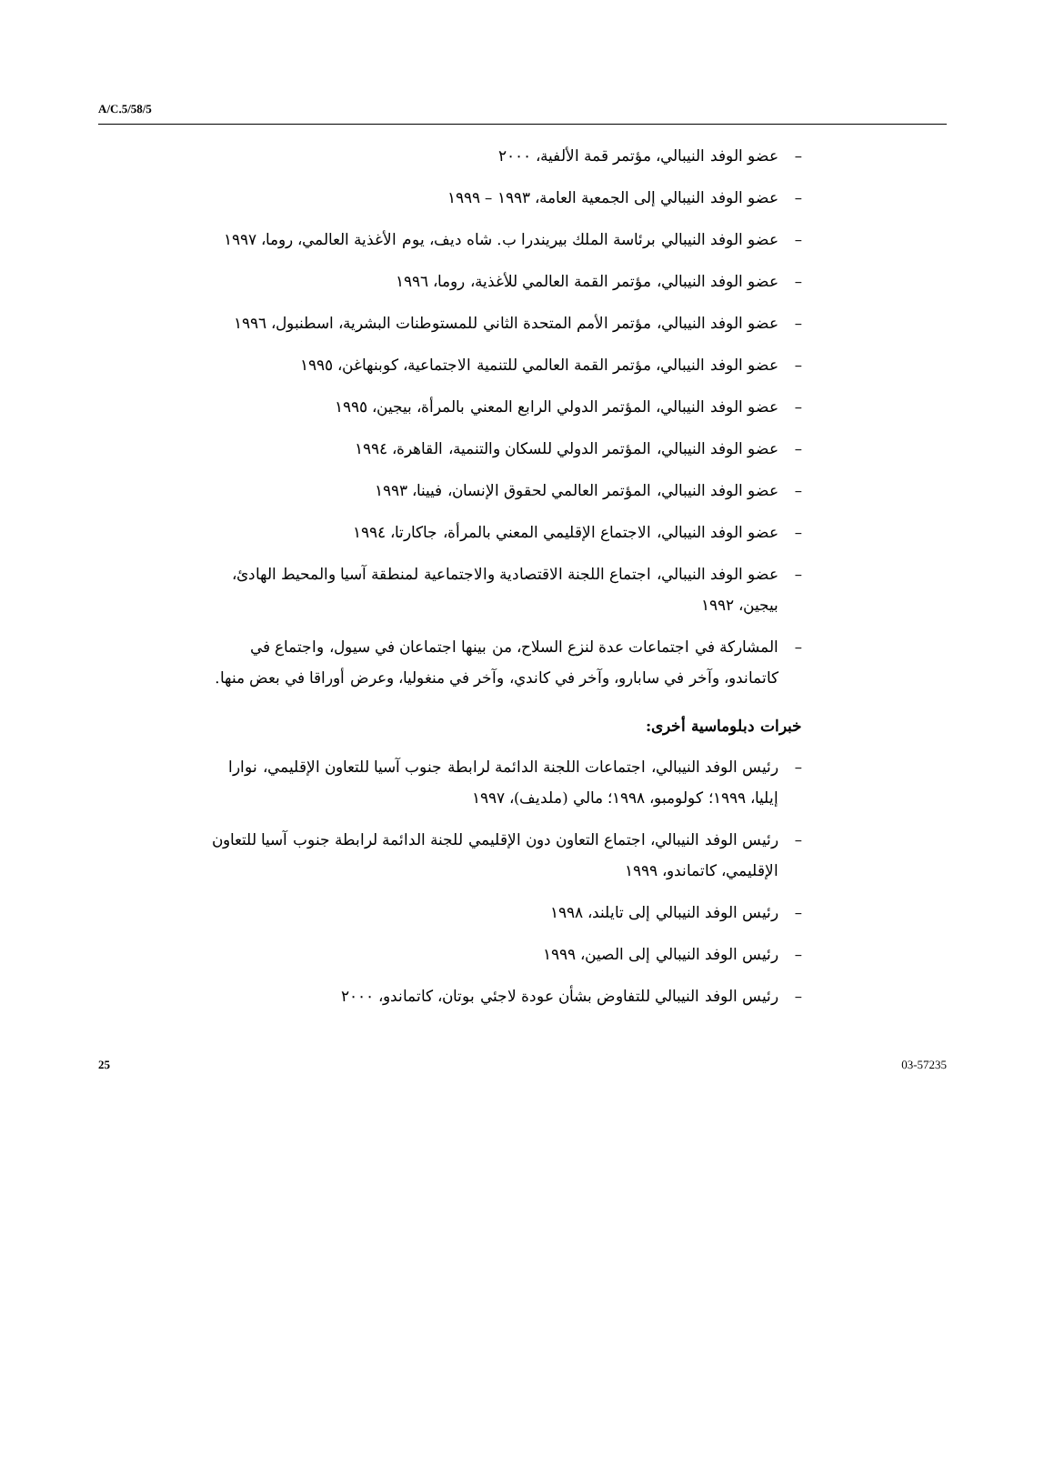A/C.5/58/5
– عضو الوفد النيبالي، مؤتمر قمة الألفية، ٢٠٠٠
– عضو الوفد النيبالي إلى الجمعية العامة، ١٩٩٣ – ١٩٩٩
– عضو الوفد النيبالي برئاسة الملك بيريندرا ب. شاه ديف، يوم الأغذية العالمي، روما، ١٩٩٧
– عضو الوفد النيبالي، مؤتمر القمة العالمي للأغذية، روما، ١٩٩٦
– عضو الوفد النيبالي، مؤتمر الأمم المتحدة الثاني للمستوطنات البشرية، اسطنبول، ١٩٩٦
– عضو الوفد النيبالي، مؤتمر القمة العالمي للتنمية الاجتماعية، كوبنهاغن، ١٩٩٥
– عضو الوفد النيبالي، المؤتمر الدولي الرابع المعني بالمرأة، بيجين، ١٩٩٥
– عضو الوفد النيبالي، المؤتمر الدولي للسكان والتنمية، القاهرة، ١٩٩٤
– عضو الوفد النيبالي، المؤتمر العالمي لحقوق الإنسان، فيينا، ١٩٩٣
– عضو الوفد النيبالي، الاجتماع الإقليمي المعني بالمرأة، جاكارتا، ١٩٩٤
– عضو الوفد النيبالي، اجتماع اللجنة الاقتصادية والاجتماعية لمنطقة آسيا والمحيط الهادئ، بيجين، ١٩٩٢
– المشاركة في اجتماعات عدة لنزع السلاح، من بينها اجتماعان في سيول، واجتماع في كاتماندو، وآخر في سابارو، وآخر في كاندي، وآخر في منغوليا، وعرض أوراقا في بعض منها.
خبرات دبلوماسية أخرى:
– رئيس الوفد النيبالي، اجتماعات اللجنة الدائمة لرابطة جنوب آسيا للتعاون الإقليمي، نوارا إيليا، ١٩٩٩؛ كولومبو، ١٩٩٨؛ مالي (ملديف)، ١٩٩٧
– رئيس الوفد النيبالي، اجتماع التعاون دون الإقليمي للجنة الدائمة لرابطة جنوب آسيا للتعاون الإقليمي، كاتماندو، ١٩٩٩
– رئيس الوفد النيبالي إلى تايلند، ١٩٩٨
– رئيس الوفد النيبالي إلى الصين، ١٩٩٩
– رئيس الوفد النيبالي للتفاوض بشأن عودة لاجئي بوتان، كاتماندو، ٢٠٠٠
25 03-57235